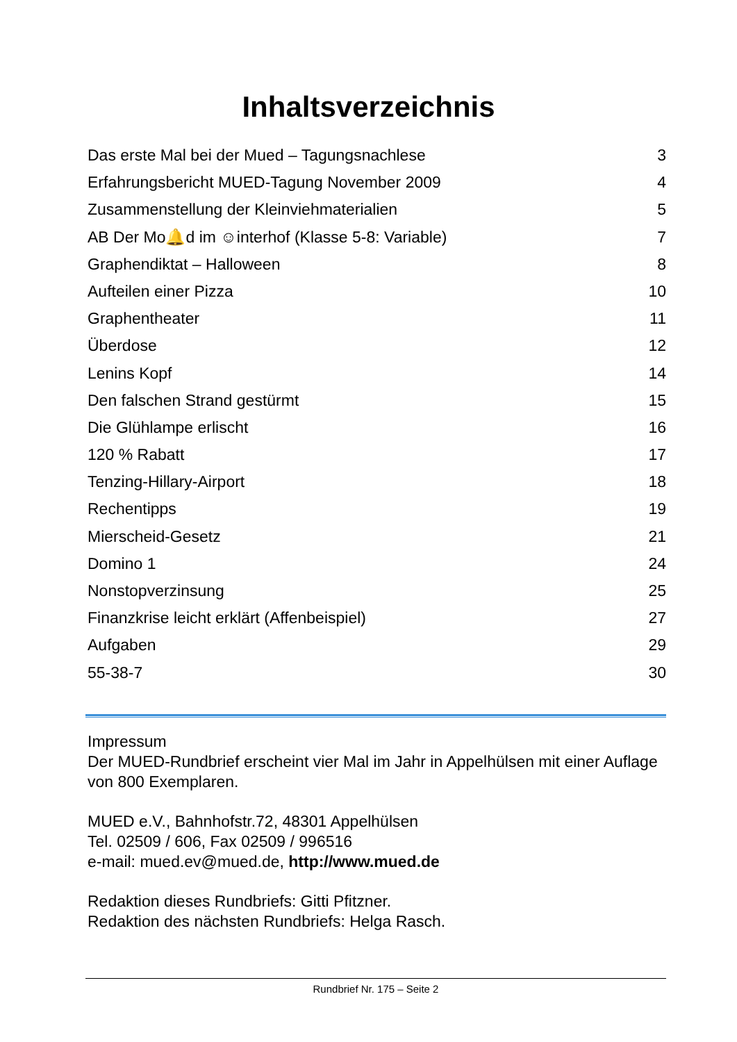Inhaltsverzeichnis
Das erste Mal bei der Mued – Tagungsnachlese 3
Erfahrungsbericht MUED-Tagung November 2009 4
Zusammenstellung der Kleinviehmaterialien 5
AB Der Mo🔔d im ☺interhof (Klasse 5-8: Variable) 7
Graphendiktat – Halloween 8
Aufteilen einer Pizza 10
Graphentheater 11
Überdose 12
Lenins Kopf 14
Den falschen Strand gestürmt 15
Die Glühlampe erlischt 16
120 % Rabatt 17
Tenzing-Hillary-Airport 18
Rechentipps 19
Mierscheid-Gesetz 21
Domino 1 24
Nonstopverzinsung 25
Finanzkrise leicht erklärt (Affenbeispiel) 27
Aufgaben 29
55-38-7 30
Impressum
Der MUED-Rundbrief erscheint vier Mal im Jahr in Appelhülsen mit einer Auflage von 800 Exemplaren.
MUED e.V., Bahnhofstr.72, 48301 Appelhülsen
Tel. 02509 / 606, Fax 02509 / 996516
e-mail: mued.ev@mued.de, http://www.mued.de
Redaktion dieses Rundbriefs: Gitti Pfitzner.
Redaktion des nächsten Rundbriefs: Helga Rasch.
Rundbrief Nr. 175 – Seite 2